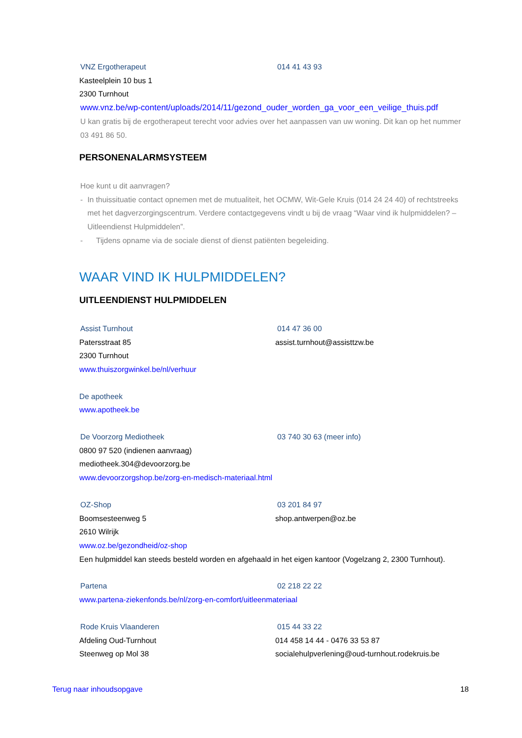VNZ Ergotherapeut 014 41 43 93
Kasteelplein 10 bus 1
2300 Turnhout
www.vnz.be/wp-content/uploads/2014/11/gezond_ouder_worden_ga_voor_een_veilige_thuis.pdf
U kan gratis bij de ergotherapeut terecht voor advies over het aanpassen van uw woning. Dit kan op het nummer 03 491 86 50.
PERSONENALARMSYSTEEM
Hoe kunt u dit aanvragen?
- In thuissituatie contact opnemen met de mutualiteit, het OCMW, Wit-Gele Kruis (014 24 24 40) of rechtstreeks met het dagverzorgingscentrum. Verdere contactgegevens vindt u bij de vraag “Waar vind ik hulpmiddelen? – Uitleendienst Hulpmiddelen”.
- Tijdens opname via de sociale dienst of dienst patiënten begeleiding.
WAAR VIND IK HULPMIDDELEN?
UITLEENDIENST HULPMIDDELEN
Assist Turnhout 014 47 36 00
Patersstraat 85 assist.turnhout@assisttzw.be
2300 Turnhout
www.thuiszorgwinkel.be/nl/verhuur
De apotheek
www.apotheek.be
De Voorzorg Mediotheek 03 740 30 63 (meer info)
0800 97 520 (indienen aanvraag)
mediotheek.304@devoorzorg.be
www.devoorzorgshop.be/zorg-en-medisch-materiaal.html
OZ-Shop 03 201 84 97
Boomsesteenweg 5 shop.antwerpen@oz.be
2610 Wilrijk
www.oz.be/gezondheid/oz-shop
Een hulpmiddel kan steeds besteld worden en afgehaald in het eigen kantoor (Vogelzang 2, 2300 Turnhout).
Partena 02 218 22 22
www.partena-ziekenfonds.be/nl/zorg-en-comfort/uitleenmateriaal
Rode Kruis Vlaanderen 015 44 33 22
Afdeling Oud-Turnhout 014 458 14 44 - 0476 33 53 87
Steenweg op Mol 38 socialehulpverlening@oud-turnhout.rodekruis.be
Terug naar inhoudsopgave 18